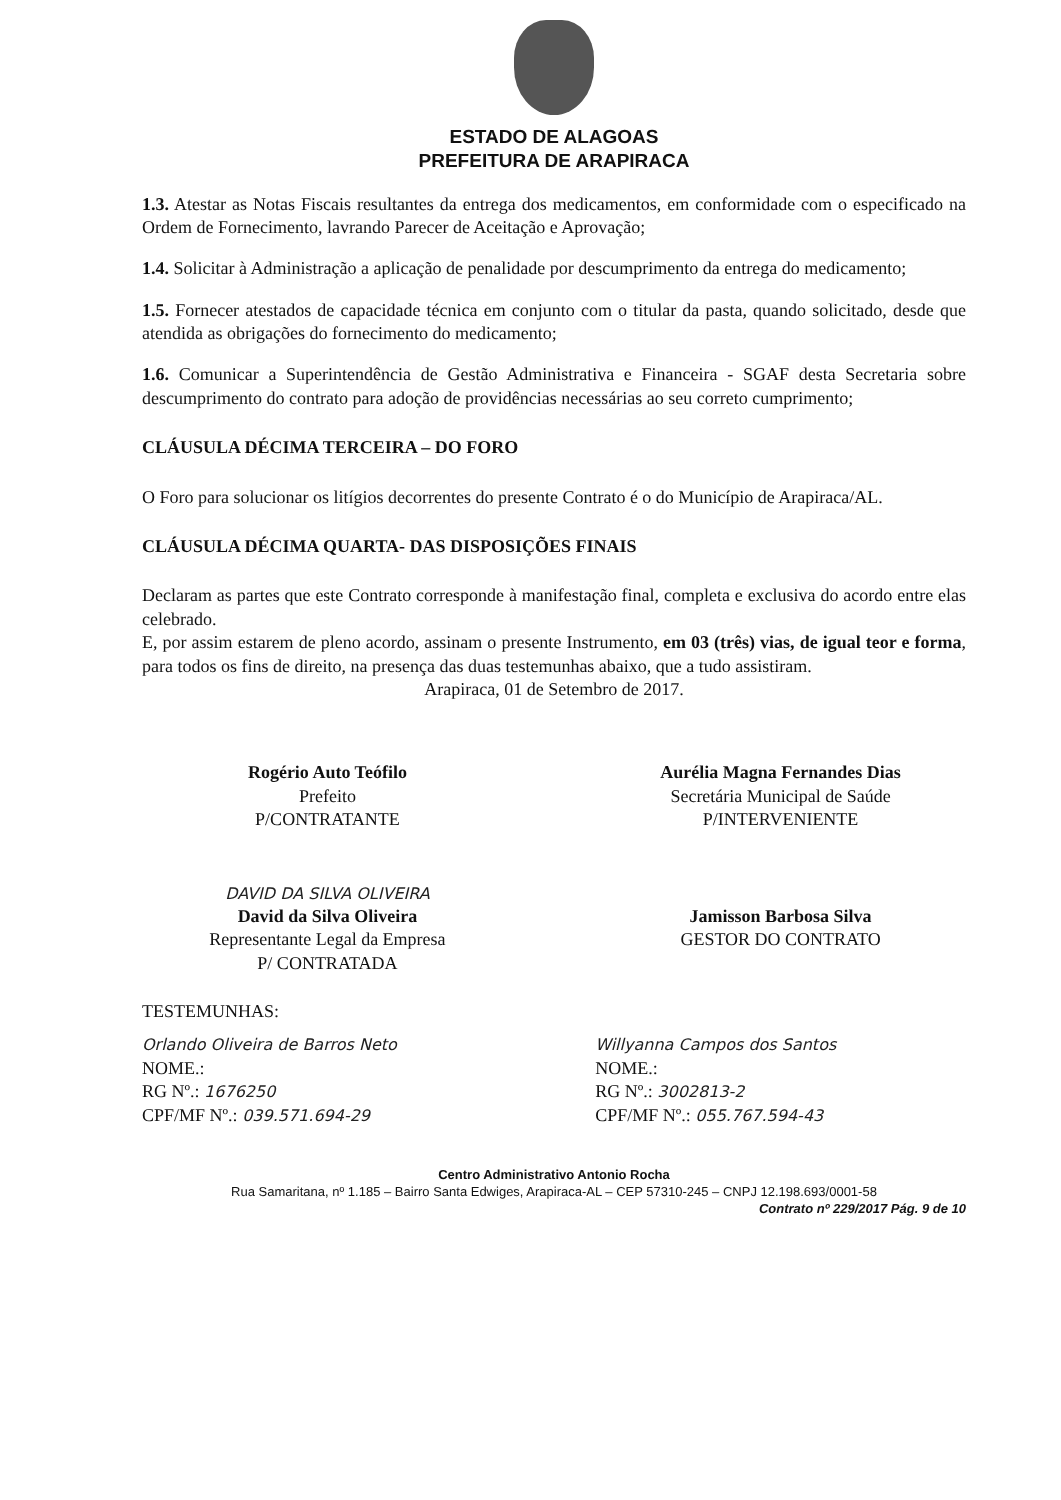ESTADO DE ALAGOAS
PREFEITURA DE ARAPIRACA
1.3. Atestar as Notas Fiscais resultantes da entrega dos medicamentos, em conformidade com o especificado na Ordem de Fornecimento, lavrando Parecer de Aceitação e Aprovação;
1.4. Solicitar à Administração a aplicação de penalidade por descumprimento da entrega do medicamento;
1.5. Fornecer atestados de capacidade técnica em conjunto com o titular da pasta, quando solicitado, desde que atendida as obrigações do fornecimento do medicamento;
1.6. Comunicar a Superintendência de Gestão Administrativa e Financeira - SGAF desta Secretaria sobre descumprimento do contrato para adoção de providências necessárias ao seu correto cumprimento;
CLÁUSULA DÉCIMA TERCEIRA – DO FORO
O Foro para solucionar os litígios decorrentes do presente Contrato é o do Município de Arapiraca/AL.
CLÁUSULA DÉCIMA QUARTA- DAS DISPOSIÇÕES FINAIS
Declaram as partes que este Contrato corresponde à manifestação final, completa e exclusiva do acordo entre elas celebrado.
E, por assim estarem de pleno acordo, assinam o presente Instrumento, em 03 (três) vias, de igual teor e forma, para todos os fins de direito, na presença das duas testemunhas abaixo, que a tudo assistiram.
Arapiraca, 01 de Setembro de 2017.
Rogério Auto Teófilo
Prefeito
P/CONTRATANTE
Aurélia Magna Fernandes Dias
Secretária Municipal de Saúde
P/INTERVENIENTE
DAVID DA SILVA OLIVEIRA
David da Silva Oliveira
Representante Legal da Empresa
P/ CONTRATADA
Jamisson Barbosa Silva
GESTOR DO CONTRATO
TESTEMUNHAS:
Orlando Oliveira de Barros Neto
NOME.:
RG Nº.: 1676250
CPF/MF Nº.: 039.571.694-29
Willyanna Campos dos Santos
NOME.:
RG Nº.: 3002813-2
CPF/MF Nº.: 055.767.594-43
Centro Administrativo Antonio Rocha
Rua Samaritana, nº 1.185 – Bairro Santa Edwiges, Arapiraca-AL – CEP 57310-245 – CNPJ 12.198.693/0001-58
Contrato nº 229/2017 Pág. 9 de 10